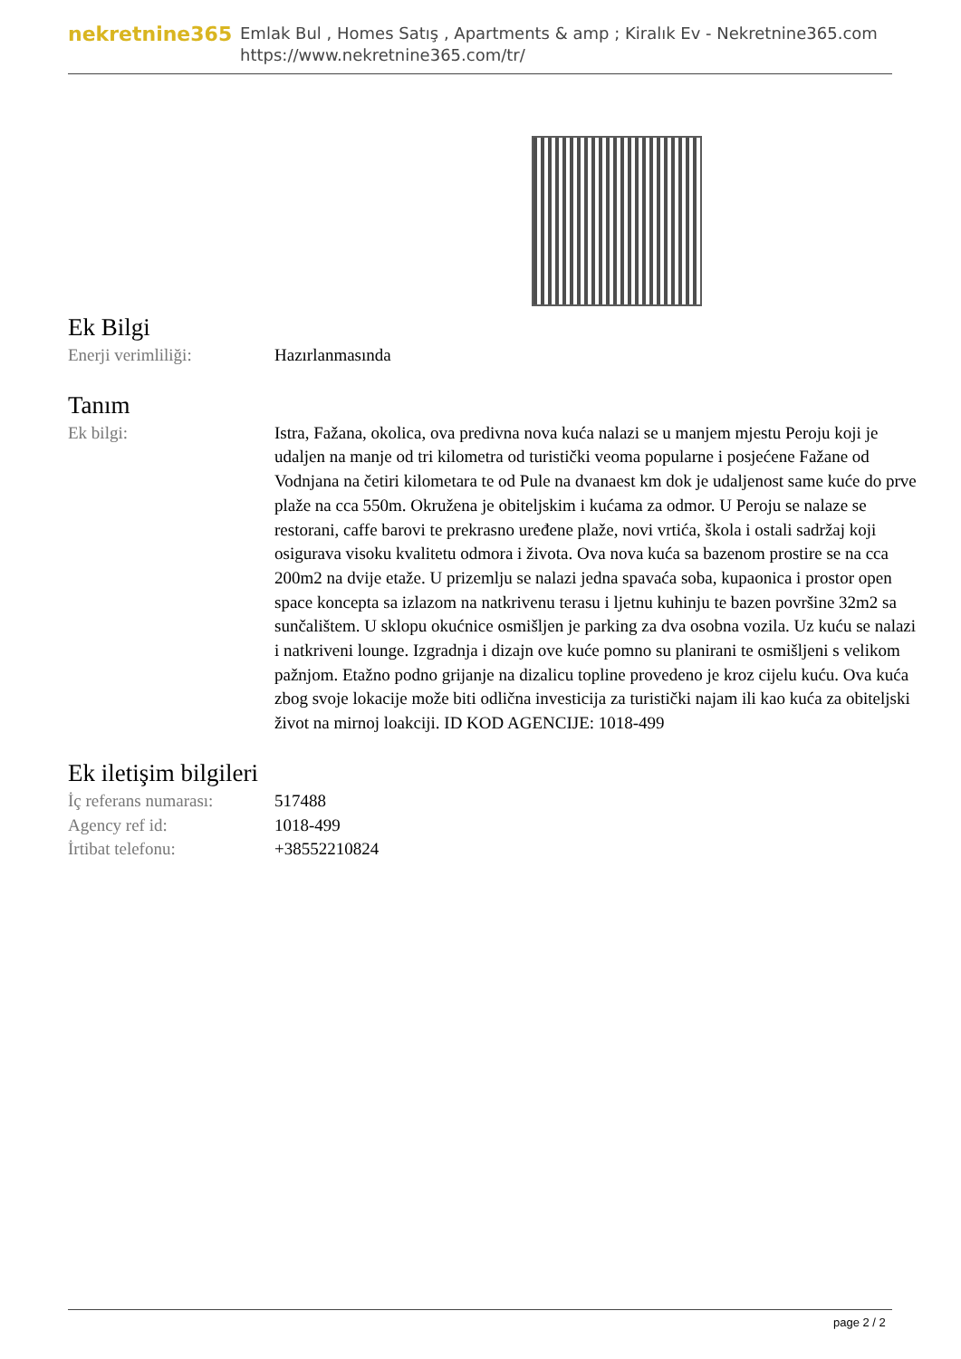nekretnine365
Emlak Bul , Homes Satış , Apartments & amp ; Kiralık Ev - Nekretnine365.com
https://www.nekretnine365.com/tr/
Ek Bilgi
| Enerji verimliliği: | Hazırlanmasında |
Tanım
| Ek bilgi: | Istra, Fažana, okolica, ova predivna nova kuća nalazi se u manjem mjestu Peroju koji je udaljen na manje od tri kilometra od turistički veoma popularne i posjećene Fažane od Vodnjana na četiri kilometara te od Pule na dvanaest km dok je udaljenost same kuće do prve plaže na cca 550m. Okružena je obiteljskim i kućama za odmor. U Peroju se nalaze se restorani, caffe barovi te prekrasno uređene plaže, novi vrtića, škola i ostali sadržaj koji osigurava visoku kvalitetu odmora i života. Ova nova kuća sa bazenom prostire se na cca 200m2 na dvije etaže. U prizemlju se nalazi jedna spavaća soba, kupaonica i prostor open space koncepta sa izlazom na natkrivenu terasu i ljetnu kuhinju te bazen površine 32m2 sa sunčalištem. U sklopu okućnice osmišljen je parking za dva osobna vozila. Uz kuću se nalazi i natkriveni lounge. Izgradnja i dizajn ove kuće pomno su planirani te osmišljeni s velikom pažnjom. Etažno podno grijanje na dizalicu topline provedeno je kroz cijelu kuću. Ova kuća zbog svoje lokacije može biti odlična investicija za turistički najam ili kao kuća za obiteljski život na mirnoj loakciji. ID KOD AGENCIJE: 1018-499 |
Ek iletişim bilgileri
| İç referans numarası: | 517488 |
| Agency ref id: | 1018-499 |
| İrtibat telefonu: | +38552210824 |
page 2 / 2